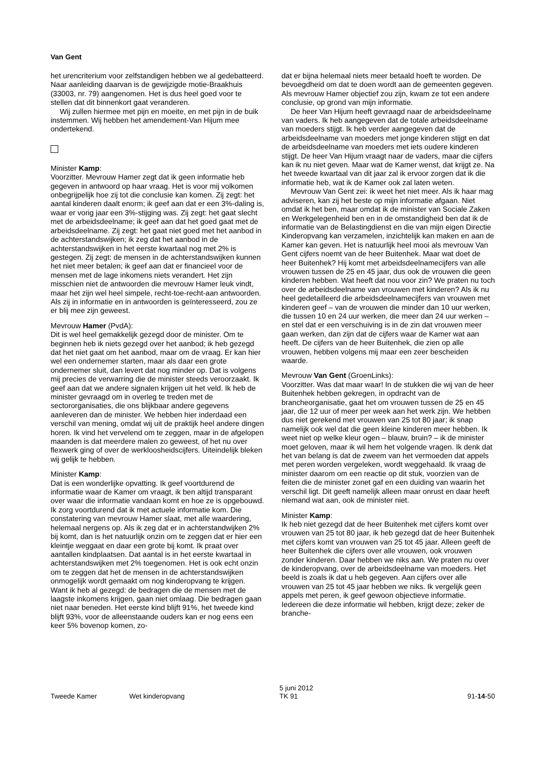Van Gent
het urencriterium voor zelfstandigen hebben we al gedebatteerd. Naar aanleiding daarvan is de gewijzigde motie-Braakhuis (33003, nr. 79) aangenomen. Het is dus heel goed voor te stellen dat dit binnenkort gaat veranderen.
Wij zullen hiermee met pijn en moeite, en met pijn in de buik instemmen. Wij hebben het amendement-Van Hijum mee ondertekend.
Minister Kamp:
Voorzitter. Mevrouw Hamer zegt dat ik geen informatie heb gegeven in antwoord op haar vraag. Het is voor mij volkomen onbegrijpelijk hoe zij tot die conclusie kan komen. Zij zegt: het aantal kinderen daalt enorm; ik geef aan dat er een 3%-daling is, waar er vorig jaar een 3%-stijging was. Zij zegt: het gaat slecht met de arbeidsdeelname; ik geef aan dat het goed gaat met de arbeidsdeelname. Zij zegt: het gaat niet goed met het aanbod in de achterstandswijken; ik zeg dat het aanbod in de achterstandswijken in het eerste kwartaal nog met 2% is gestegen. Zij zegt: de mensen in de achterstandswijken kunnen het niet meer betalen; ik geef aan dat er financieel voor de mensen met de lage inkomens niets verandert. Het zijn misschien niet de antwoorden die mevrouw Hamer leuk vindt, maar het zijn wel heel simpele, recht-toe-recht-aan antwoorden. Als zij in informatie en in antwoorden is geïnteresseerd, zou ze er blij mee zijn geweest.
Mevrouw Hamer (PvdA):
Dit is wel heel gemakkelijk gezegd door de minister. Om te beginnen heb ik niets gezegd over het aanbod; ik heb gezegd dat het niet gaat om het aanbod, maar om de vraag. Er kan hier wel een ondernemer starten, maar als daar een grote ondernemer sluit, dan levert dat nog minder op. Dat is volgens mij precies de verwarring die de minister steeds veroorzaakt. Ik geef aan dat we andere signalen krijgen uit het veld. Ik heb de minister gevraagd om in overleg te treden met de sectororganisaties, die ons blijkbaar andere gegevens aanleveren dan de minister. We hebben hier inderdaad een verschil van mening, omdat wij uit de praktijk heel andere dingen horen. Ik vind het vervelend om te zeggen, maar in de afgelopen maanden is dat meerdere malen zo geweest, of het nu over flexwerk ging of over de werkloosheidscijfers. Uiteindelijk bleken wij gelijk te hebben.
Minister Kamp:
Dat is een wonderlijke opvatting. Ik geef voortdurend de informatie waar de Kamer om vraagt, ik ben altijd transparant over waar die informatie vandaan komt en hoe ze is opgebouwd. Ik zorg voortdurend dat ik met actuele informatie kom. Die constatering van mevrouw Hamer slaat, met alle waardering, helemaal nergens op. Als ik zeg dat er in achterstandwijken 2% bij komt, dan is het natuurlijk onzin om te zeggen dat er hier een kleintje weggaat en daar een grote bij komt. Ik praat over aantallen kindplaatsen. Dat aantal is in het eerste kwartaal in achterstandswijken met 2% toegenomen. Het is ook echt onzin om te zeggen dat het de mensen in de achterstandswijken onmogelijk wordt gemaakt om nog kinderopvang te krijgen. Want ik heb al gezegd: de bedragen die de mensen met de laagste inkomens krijgen, gaan niet omlaag. Die bedragen gaan niet naar beneden. Het eerste kind blijft 91%, het tweede kind blijft 93%, voor de alleenstaande ouders kan er nog eens een keer 5% bovenop komen, zo-
dat er bijna helemaal niets meer betaald hoeft te worden. De bevoegdheid om dat te doen wordt aan de gemeenten gegeven. Als mevrouw Hamer objectief zou zijn, kwam ze tot een andere conclusie, op grond van mijn informatie.
De heer Van Hijum heeft gevraagd naar de arbeidsdeelname van vaders. Ik heb aangegeven dat de totale arbeidsdeelname van moeders stijgt. Ik heb verder aangegeven dat de arbeidsdeelname van moeders met jonge kinderen stijgt en dat de arbeidsdeelname van moeders met iets oudere kinderen stijgt. De heer Van Hijum vraagt naar de vaders, maar die cijfers kan ik nu niet geven. Maar wat de Kamer wenst, dat krijgt ze. Na het tweede kwartaal van dit jaar zal ik ervoor zorgen dat ik die informatie heb, wat ik de Kamer ook zal laten weten.
Mevrouw Van Gent zei: ik weet het niet meer. Als ik haar mag adviseren, kan zij het beste op mijn informatie afgaan. Niet omdat ik het ben, maar omdat ik de minister van Sociale Zaken en Werkgelegenheid ben en in de omstandigheid ben dat ik de informatie van de Belastingdienst en die van mijn eigen Directie Kinderopvang kan verzamelen, inzichtelijk kan maken en aan de Kamer kan geven. Het is natuurlijk heel mooi als mevrouw Van Gent cijfers noemt van de heer Buitenhek. Maar wat doet de heer Buitenhek? Hij komt met arbeidsdeelnamecijfers van alle vrouwen tussen de 25 en 45 jaar, dus ook de vrouwen die geen kinderen hebben. Wat heeft dat nou voor zin? We praten nu toch over de arbeidsdeelname van vrouwen met kinderen? Als ik nu heel gedetailleerd die arbeidsdeelnamecijfers van vrouwen met kinderen geef – van de vrouwen die minder dan 10 uur werken, die tussen 10 en 24 uur werken, die meer dan 24 uur werken – en stel dat er een verschuiving is in de zin dat vrouwen meer gaan werken, dan zijn dat de cijfers waar de Kamer wat aan heeft. De cijfers van de heer Buitenhek, die zien op alle vrouwen, hebben volgens mij maar een zeer bescheiden waarde.
Mevrouw Van Gent (GroenLinks):
Voorzitter. Was dat maar waar! In de stukken die wij van de heer Buitenhek hebben gekregen, in opdracht van de brancheorganisatie, gaat het om vrouwen tussen de 25 en 45 jaar, die 12 uur of meer per week aan het werk zijn. We hebben dus niet gerekend met vrouwen van 25 tot 80 jaar; ik snap namelijk ook wel dat die geen kleine kinderen meer hebben. Ik weet niet op welke kleur ogen – blauw, bruin? – ik de minister moet geloven, maar ik wil hem het volgende vragen. Ik denk dat het van belang is dat de zweem van het vermoeden dat appels met peren worden vergeleken, wordt weggehaald. Ik vraag de minister daarom om een reactie op dit stuk, voorzien van de feiten die de minister zonet gaf en een duiding van waarin het verschil ligt. Dit geeft namelijk alleen maar onrust en daar heeft niemand wat aan, ook de minister niet.
Minister Kamp:
Ik heb niet gezegd dat de heer Buitenhek met cijfers komt over vrouwen van 25 tot 80 jaar, ik heb gezegd dat de heer Buitenhek met cijfers komt van vrouwen van 25 tot 45 jaar. Alleen geeft de heer Buitenhek die cijfers over alle vrouwen, ook vrouwen zonder kinderen. Daar hebben we niks aan. We praten nu over de kinderopvang, over de arbeidsdeelname van moeders. Het beeld is zoals ik dat u heb gegeven. Aan cijfers over alle vrouwen van 25 tot 45 jaar hebben we niks. Ik vergelijk geen appels met peren, ik geef gewoon objectieve informatie. Iedereen die deze informatie wil hebben, krijgt deze; zeker de branche-
Tweede Kamer Wet kinderopvang
5 juni 2012
TK 91
91-14-50